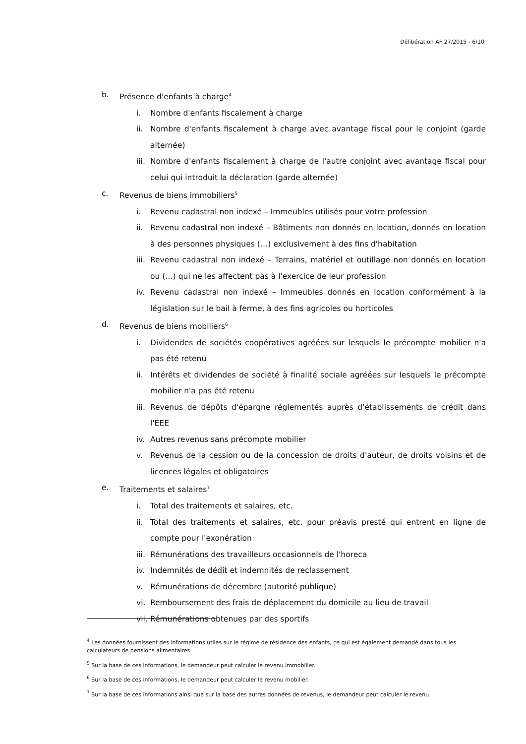Délibération AF 27/2015 - 6/10
b. Présence d'enfants à charge<sup>4</sup>
i. Nombre d'enfants fiscalement à charge
ii. Nombre d'enfants fiscalement à charge avec avantage fiscal pour le conjoint (garde alternée)
iii. Nombre d'enfants fiscalement à charge de l'autre conjoint avec avantage fiscal pour celui qui introduit la déclaration (garde alternée)
c. Revenus de biens immobiliers<sup>5</sup>
i. Revenu cadastral non indexé – Immeubles utilisés pour votre profession
ii. Revenu cadastral non indexé – Bâtiments non donnés en location, donnés en location à des personnes physiques (…) exclusivement à des fins d'habitation
iii. Revenu cadastral non indexé – Terrains, matériel et outillage non donnés en location ou (…) qui ne les affectent pas à l'exercice de leur profession
iv. Revenu cadastral non indexé – Immeubles donnés en location conformément à la législation sur le bail à ferme, à des fins agricoles ou horticoles
d. Revenus de biens mobiliers<sup>6</sup>
i. Dividendes de sociétés coopératives agréées sur lesquels le précompte mobilier n'a pas été retenu
ii. Intérêts et dividendes de société à finalité sociale agréées sur lesquels le précompte mobilier n'a pas été retenu
iii. Revenus de dépôts d'épargne réglementés auprès d'établissements de crédit dans l'EEE
iv. Autres revenus sans précompte mobilier
v. Revenus de la cession ou de la concession de droits d'auteur, de droits voisins et de licences légales et obligatoires
e. Traitements et salaires<sup>7</sup>
i. Total des traitements et salaires, etc.
ii. Total des traitements et salaires, etc. pour préavis presté qui entrent en ligne de compte pour l'exonération
iii. Rémunérations des travailleurs occasionnels de l'horeca
iv. Indemnités de dédit et indemnités de reclassement
v. Rémunérations de décembre (autorité publique)
vi. Remboursement des frais de déplacement du domicile au lieu de travail
vii. Rémunérations obtenues par des sportifs
<sup>4</sup> Les données fournissent des informations utiles sur le régime de résidence des enfants, ce qui est également demandé dans tous les calculateurs de pensions alimentaires.
<sup>5</sup> Sur la base de ces informations, le demandeur peut calculer le revenu immobilier.
<sup>6</sup> Sur la base de ces informations, le demandeur peut calculer le revenu mobilier.
<sup>7</sup> Sur la base de ces informations ainsi que sur la base des autres données de revenus, le demandeur peut calculer le revenu.